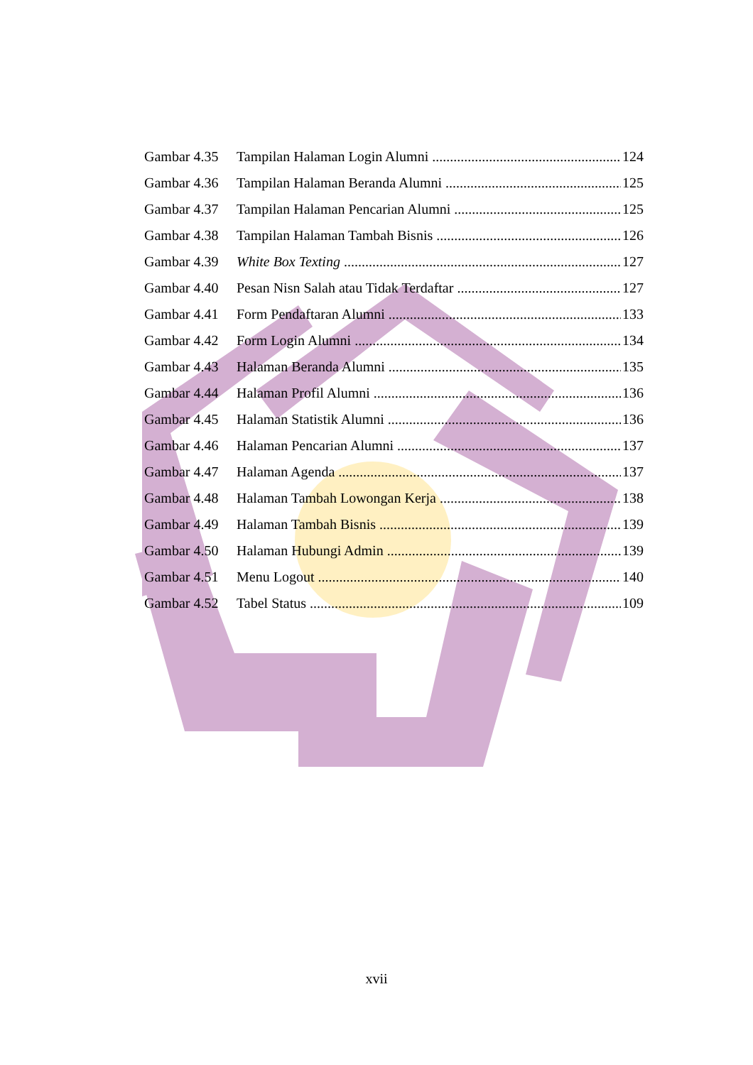Gambar 4.35 Tampilan Halaman Login Alumni 124
Gambar 4.36 Tampilan Halaman Beranda Alumni 125
Gambar 4.37 Tampilan Halaman Pencarian Alumni 125
Gambar 4.38 Tampilan Halaman Tambah Bisnis 126
Gambar 4.39 White Box Texting 127
Gambar 4.40 Pesan Nisn Salah atau Tidak Terdaftar 127
Gambar 4.41 Form Pendaftaran Alumni 133
Gambar 4.42 Form Login Alumni 134
Gambar 4.43 Halaman Beranda Alumni 135
Gambar 4.44 Halaman Profil Alumni 136
Gambar 4.45 Halaman Statistik Alumni 136
Gambar 4.46 Halaman Pencarian Alumni 137
Gambar 4.47 Halaman Agenda 137
Gambar 4.48 Halaman Tambah Lowongan Kerja 138
Gambar 4.49 Halaman Tambah Bisnis 139
Gambar 4.50 Halaman Hubungi Admin 139
Gambar 4.51 Menu Logout 140
Gambar 4.52 Tabel Status 109
xvii